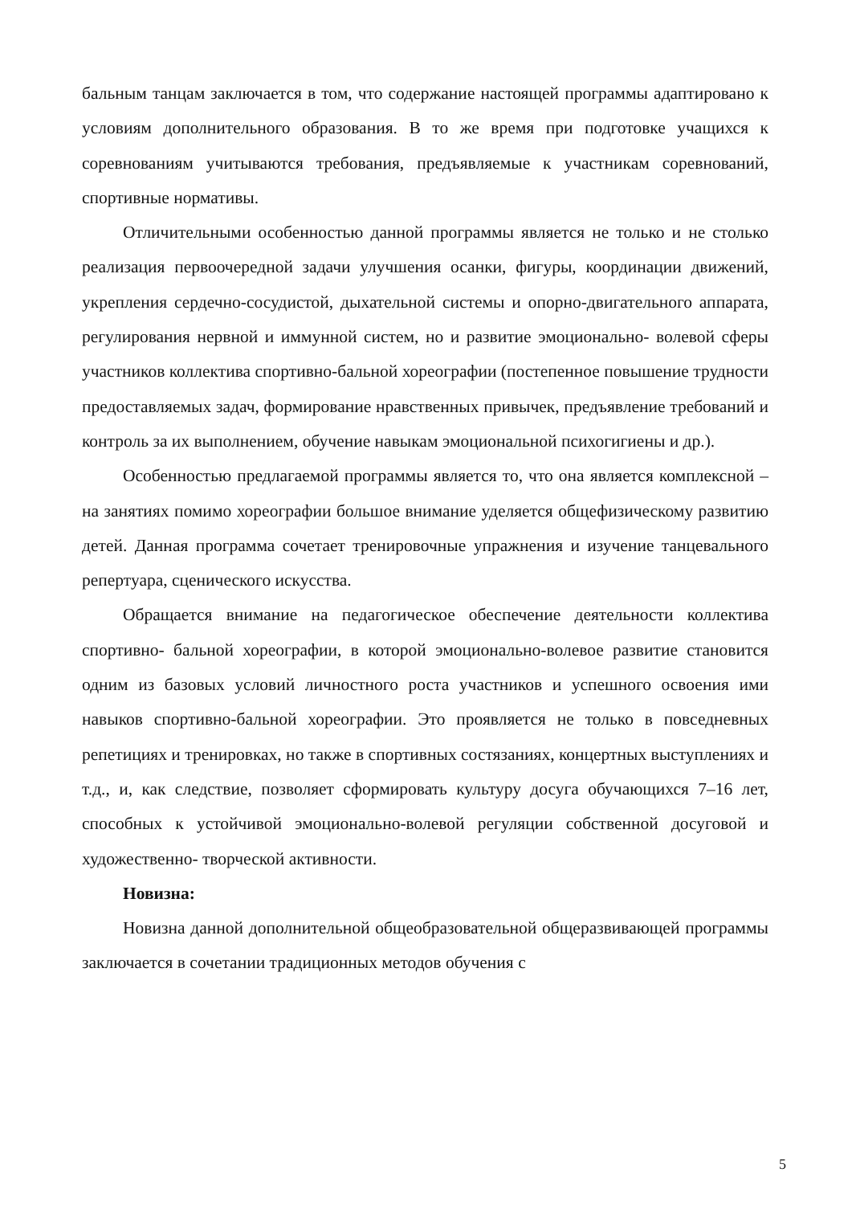бальным танцам заключается в том, что содержание настоящей программы адаптировано к условиям дополнительного образования. В то же время при подготовке учащихся к соревнованиям учитываются требования, предъявляемые к участникам соревнований, спортивные нормативы.
Отличительными особенностью данной программы является не только и не столько реализация первоочередной задачи улучшения осанки, фигуры, координации движений, укрепления сердечно-сосудистой, дыхательной системы и опорно-двигательного аппарата, регулирования нервной и иммунной систем, но и развитие эмоционально- волевой сферы участников коллектива спортивно-бальной хореографии (постепенное повышение трудности предоставляемых задач, формирование нравственных привычек, предъявление требований и контроль за их выполнением, обучение навыкам эмоциональной психогигиены и др.).
Особенностью предлагаемой программы является то, что она является комплексной – на занятиях помимо хореографии большое внимание уделяется общефизическому развитию детей. Данная программа сочетает тренировочные упражнения и изучение танцевального репертуара, сценического искусства.
Обращается внимание на педагогическое обеспечение деятельности коллектива спортивно- бальной хореографии, в которой эмоционально-волевое развитие становится одним из базовых условий личностного роста участников и успешного освоения ими навыков спортивно-бальной хореографии. Это проявляется не только в повседневных репетициях и тренировках, но также в спортивных состязаниях, концертных выступлениях и т.д., и, как следствие, позволяет сформировать культуру досуга обучающихся 7–16 лет, способных к устойчивой эмоционально-волевой регуляции собственной досуговой и художественно- творческой активности.
Новизна:
Новизна данной дополнительной общеобразовательной общеразвивающей программы заключается в сочетании традиционных методов обучения с
5